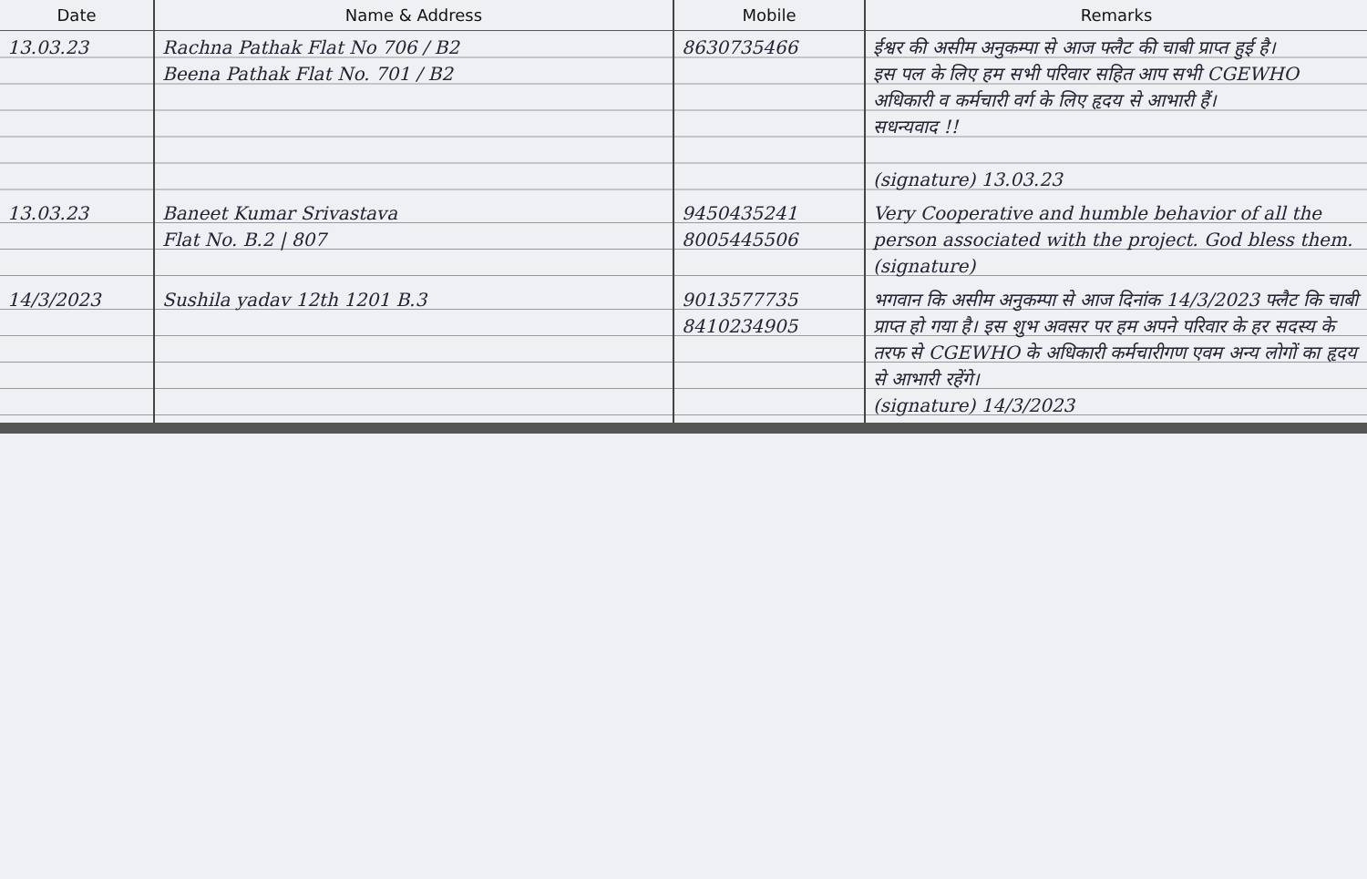| Date | Name & Address | Mobile | Remarks |
| --- | --- | --- | --- |
| 13.03.23 | Rachna Pathak Flat No 706 / B2 Beena Pathak Flat No. 701 / B2 | 8630735466 | ईश्वर की असीम अनुकम्पा से आज फ्लैट की चाबी प्राप्त हुई है। इस पल के लिए हम सभी परिवार सहित आप सभी CGEWHO अधिकारी व कर्मचारी वर्ग के लिए हृदय से आभारी हैं। सधन्यवाद !! (signature) 13.03.23 |
| 13.03.23 | Baneet Kumar Srivastava Flat No. B.2 / 807 | 9450435241 8005445506 | Very Cooperative and humble behavior of all the person associated with the project. God bless them. (signature) |
| 14/3/2023 | Sushila yadav 12th 1201 B.3 | 9013577735 8410234905 | भगवान कि असीम अनुकम्पा से आज दिनांक 14/3/2023 फ्लैट कि चाबी प्राप्त हो गया है। इस शुभ अवसर पर हम अपने परिवार के हर सदस्य के तरफ से CGEWHO के अधिकारी कर्मचारीगण एवम अन्य लोगों का हृदय से आभारी रहेंगे। (signature) 14/3/2023 |